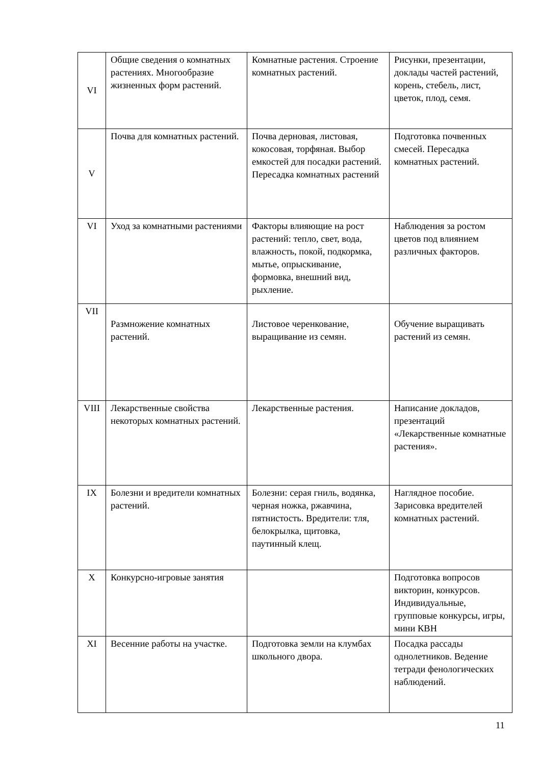| VI | Общие сведения о комнатных растениях. Многообразие жизненных форм растений. | Комнатные растения. Строение комнатных растений. | Рисунки, презентации, доклады частей растений, корень, стебель, лист, цветок, плод, семя. |
| V | Почва для комнатных растений. | Почва дерновая, листовая, кокосовая, торфяная. Выбор емкостей для посадки растений. Пересадка комнатных растений | Подготовка почвенных смесей. Пересадка комнатных растений. |
| VI | Уход за комнатными растениями | Факторы влияющие на рост растений: тепло, свет, вода, влажность, покой, подкормка, мытье, опрыскивание, формовка, внешний вид, рыхление. | Наблюдения за ростом цветов под влиянием различных факторов. |
| VII | Размножение комнатных растений. | Листовое черенкование, выращивание из семян. | Обучение выращивать растений из семян. |
| VIII | Лекарственные свойства некоторых комнатных растений. | Лекарственные растения. | Написание докладов, презентаций «Лекарственные комнатные растения». |
| IX | Болезни и вредители комнатных растений. | Болезни: серая гниль, водянка, черная ножка, ржавчина, пятнистость. Вредители: тля, белокрылка, щитовка, паутинный клещ. | Наглядное пособие. Зарисовка вредителей комнатных растений. |
| X | Конкурсно-игровые занятия | | Подготовка вопросов викторин, конкурсов. Индивидуальные, групповые конкурсы, игры, мини КВН |
| XI | Весенние работы на участке. | Подготовка земли на клумбах школьного двора. | Посадка рассады однолетников. Ведение тетради фенологических наблюдений. |
11